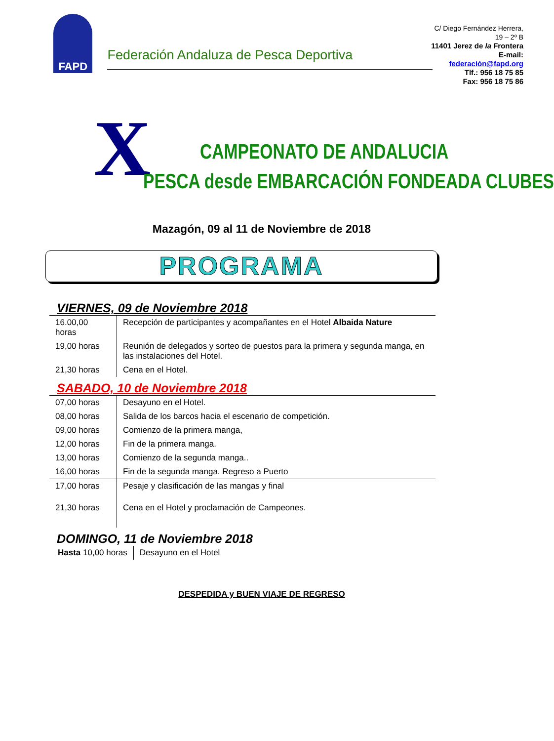FAPD
Federación Andaluza de Pesca Deportiva
C/ Diego Fernández Herrera, 19 – 2º B
11401 Jerez de la Frontera
E-mail: federación@fapd.org
Tlf.: 956 18 75 85
Fax: 956 18 75 86
X CAMPEONATO DE ANDALUCIA
PESCA desde EMBARCACIÓN FONDEADA CLUBES
Mazagón, 09 al 11 de Noviembre de 2018
PROGRAMA
VIERNES, 09 de Noviembre 2018
| 16.00,00 horas | Recepción de participantes y acompañantes en el Hotel Albaida Nature |
| 19,00 horas | Reunión de delegados y sorteo de puestos para la primera y segunda manga, en las instalaciones del Hotel. |
| 21,30 horas | Cena en el Hotel. |
SABADO, 10 de Noviembre 2018
| 07,00 horas | Desayuno en el Hotel. |
| 08,00 horas | Salida de los barcos hacia el escenario de competición. |
| 09,00 horas | Comienzo de la primera manga, |
| 12,00 horas | Fin de la primera manga. |
| 13,00 horas | Comienzo de la segunda manga.. |
| 16,00 horas | Fin de la segunda manga. Regreso a Puerto |
| 17,00 horas | Pesaje y clasificación de las mangas y final |
| 21,30 horas | Cena en el Hotel y proclamación de Campeones. |
DOMINGO, 11 de Noviembre 2018
| Hasta 10,00 horas | Desayuno en el Hotel |
DESPEDIDA y BUEN VIAJE DE REGRESO